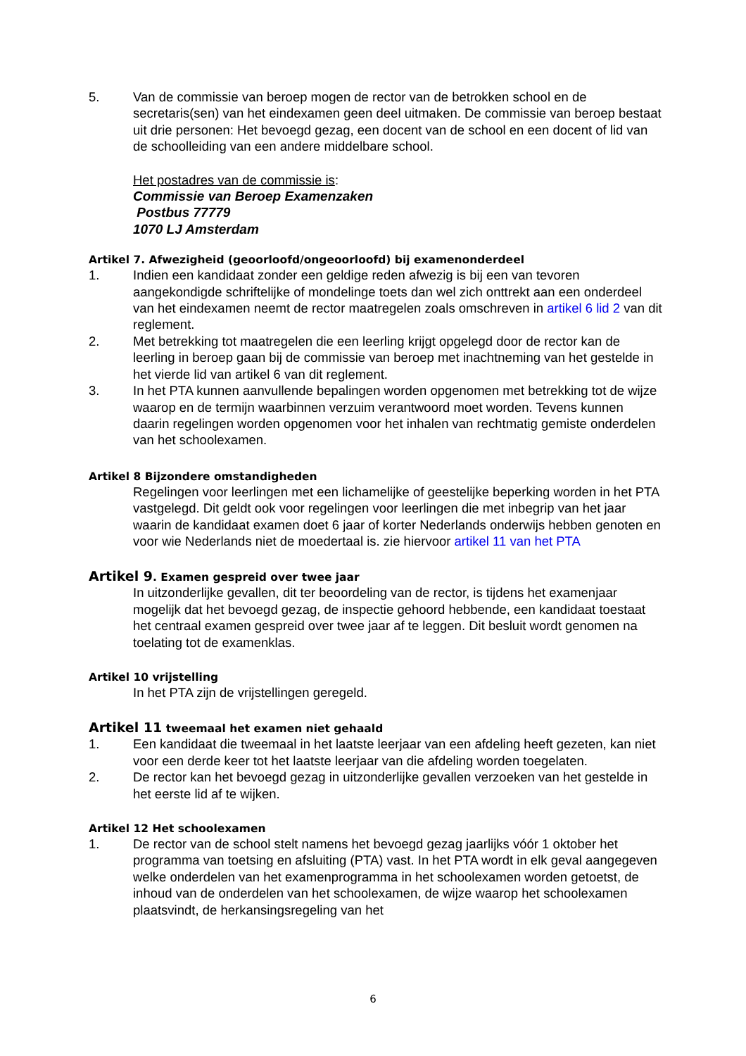5. Van de commissie van beroep mogen de rector van de betrokken school en de secretaris(sen) van het eindexamen geen deel uitmaken. De commissie van beroep bestaat uit drie personen: Het bevoegd gezag, een docent van de school en een docent of lid van de schoolleiding van een andere middelbare school.
Het postadres van de commissie is:
Commissie van Beroep Examenzaken
Postbus 77779
1070 LJ Amsterdam
Artikel 7. Afwezigheid (geoorloofd/ongeoorloofd) bij examenonderdeel
1. Indien een kandidaat zonder een geldige reden afwezig is bij een van tevoren aangekondigde schriftelijke of mondelinge toets dan wel zich onttrekt aan een onderdeel van het eindexamen neemt de rector maatregelen zoals omschreven in artikel 6 lid 2 van dit reglement.
2. Met betrekking tot maatregelen die een leerling krijgt opgelegd door de rector kan de leerling in beroep gaan bij de commissie van beroep met inachtneming van het gestelde in het vierde lid van artikel 6 van dit reglement.
3. In het PTA kunnen aanvullende bepalingen worden opgenomen met betrekking tot de wijze waarop en de termijn waarbinnen verzuim verantwoord moet worden. Tevens kunnen daarin regelingen worden opgenomen voor het inhalen van rechtmatig gemiste onderdelen van het schoolexamen.
Artikel 8 Bijzondere omstandigheden
Regelingen voor leerlingen met een lichamelijke of geestelijke beperking worden in het PTA vastgelegd. Dit geldt ook voor regelingen voor leerlingen die met inbegrip van het jaar waarin de kandidaat examen doet 6 jaar of korter Nederlands onderwijs hebben genoten en voor wie Nederlands niet de moedertaal is. zie hiervoor artikel 11 van het PTA
Artikel 9. Examen gespreid over twee jaar
In uitzonderlijke gevallen, dit ter beoordeling van de rector, is tijdens het examenjaar mogelijk dat het bevoegd gezag, de inspectie gehoord hebbende, een kandidaat toestaat het centraal examen gespreid over twee jaar af te leggen. Dit besluit wordt genomen na toelating tot de examenklas.
Artikel 10 vrijstelling
In het PTA zijn de vrijstellingen geregeld.
Artikel 11 tweemaal het examen niet gehaald
1. Een kandidaat die tweemaal in het laatste leerjaar van een afdeling heeft gezeten, kan niet voor een derde keer tot het laatste leerjaar van die afdeling worden toegelaten.
2. De rector kan het bevoegd gezag in uitzonderlijke gevallen verzoeken van het gestelde in het eerste lid af te wijken.
Artikel 12 Het schoolexamen
1. De rector van de school stelt namens het bevoegd gezag jaarlijks vóór 1 oktober het programma van toetsing en afsluiting (PTA) vast. In het PTA wordt in elk geval aangegeven welke onderdelen van het examenprogramma in het schoolexamen worden getoetst, de inhoud van de onderdelen van het schoolexamen, de wijze waarop het schoolexamen plaatsvindt, de herkansingsregeling van het
6